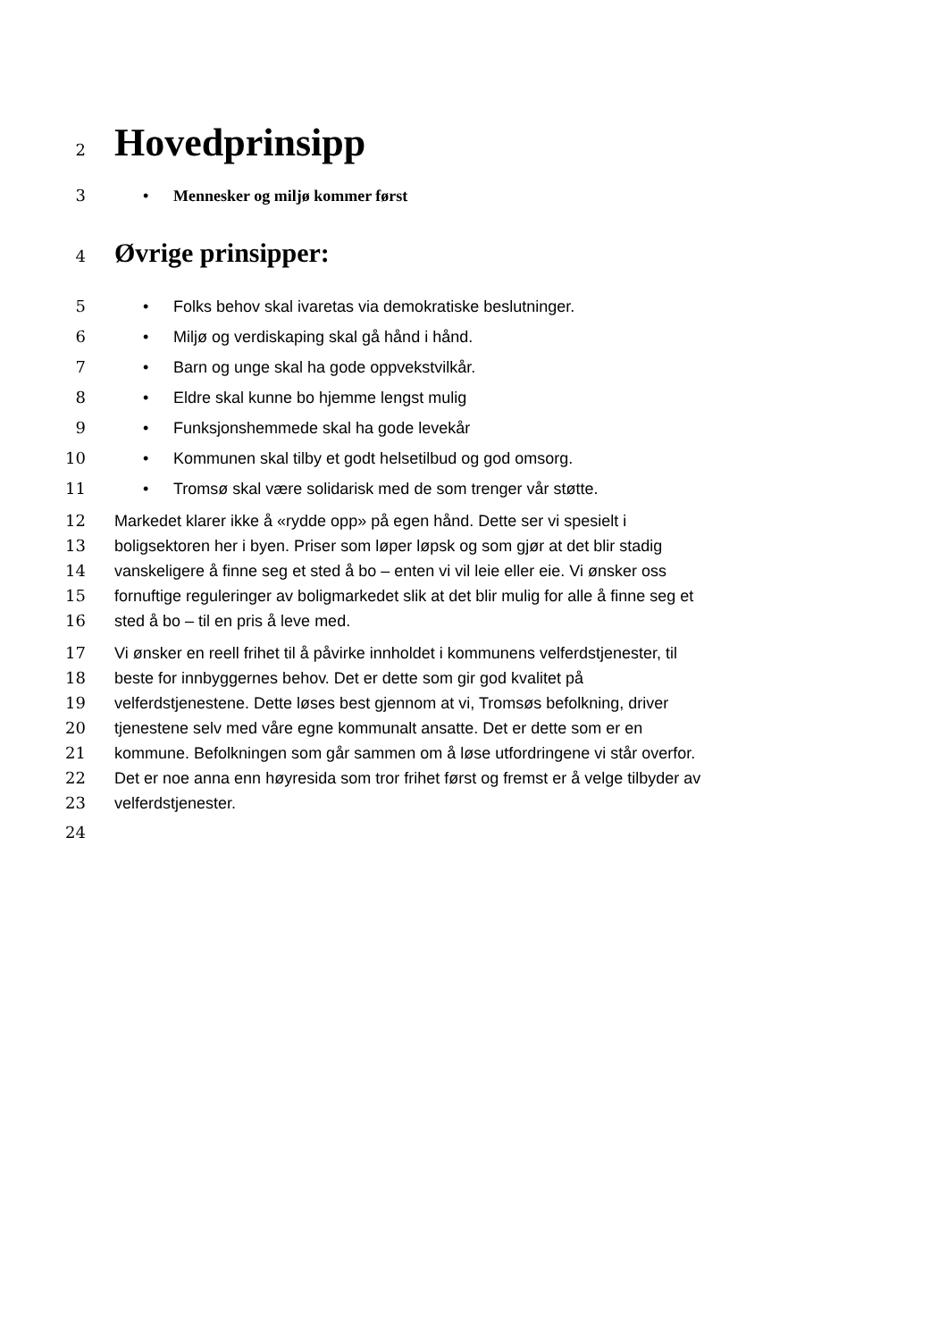2 Hovedprinsipp
3 • Mennesker og miljø kommer først
4 Øvrige prinsipper:
5 • Folks behov skal ivaretas via demokratiske beslutninger.
6 • Miljø og verdiskaping skal gå hånd i hånd.
7 • Barn og unge skal ha gode oppvekstvilkår.
8 • Eldre skal kunne bo hjemme lengst mulig
9 • Funksjonshemmede skal ha gode levekår
10 • Kommunen skal tilby et godt helsetilbud og god omsorg.
11 • Tromsø skal være solidarisk med de som trenger vår støtte.
12 Markedet klarer ikke å «rydde opp» på egen hånd. Dette ser vi spesielt i
13 boligsektoren her i byen. Priser som løper løpsk og som gjør at det blir stadig
14 vanskeligere å finne seg et sted å bo – enten vi vil leie eller eie. Vi ønsker oss
15 fornuftige reguleringer av boligmarkedet slik at det blir mulig for alle å finne seg et
16 sted å bo – til en pris å leve med.
17 Vi ønsker en reell frihet til å påvirke innholdet i kommunens velferdstjenester, til
18 beste for innbyggernes behov. Det er dette som gir god kvalitet på
19 velferdstjenestene. Dette løses best gjennom at vi, Tromsøs befolkning, driver
20 tjenestene selv med våre egne kommunalt ansatte. Det er dette som er en
21 kommune. Befolkningen som går sammen om å løse utfordringene vi står overfor.
22 Det er noe anna enn høyresida som tror frihet først og fremst er å velge tilbyder av
23 velferdstjenester.
24